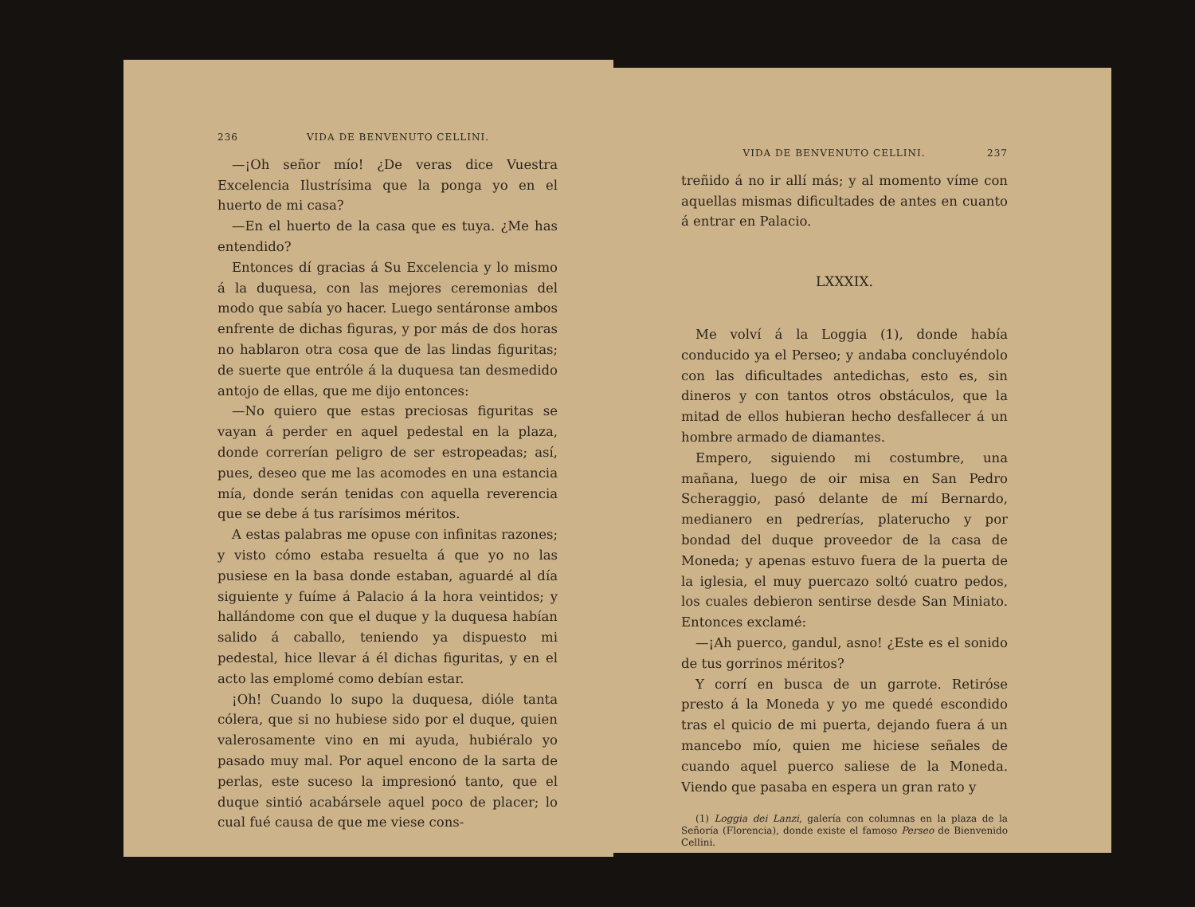236 VIDA DE BENVENUTO CELLINI.
—¡Oh señor mío! ¿De veras dice Vuestra Excelencia Ilustrísima que la ponga yo en el huerto de mi casa?
—En el huerto de la casa que es tuya. ¿Me has entendido?
Entonces dí gracias á Su Excelencia y lo mismo á la duquesa, con las mejores ceremonias del modo que sabía yo hacer. Luego sentáronse ambos enfrente de dichas figuras, y por más de dos horas no hablaron otra cosa que de las lindas figuritas; de suerte que entróle á la duquesa tan desmedido antojo de ellas, que me dijo entonces:
—No quiero que estas preciosas figuritas se vayan á perder en aquel pedestal en la plaza, donde correrían peligro de ser estropeadas; así, pues, deseo que me las acomodes en una estancia mía, donde serán tenidas con aquella reverencia que se debe á tus rarísimos méritos.
A estas palabras me opuse con infinitas razones; y visto cómo estaba resuelta á que yo no las pusiese en la basa donde estaban, aguardé al día siguiente y fuíme á Palacio á la hora veintidos; y hallándome con que el duque y la duquesa habían salido á caballo, teniendo ya dispuesto mi pedestal, hice llevar á él dichas figuritas, y en el acto las emplomé como debían estar.
¡Oh! Cuando lo supo la duquesa, dióle tanta cólera, que si no hubiese sido por el duque, quien valerosamente vino en mi ayuda, hubiéralo yo pasado muy mal. Por aquel encono de la sarta de perlas, este suceso la impresionó tanto, que el duque sintió acabársele aquel poco de placer; lo cual fué causa de que me viese cons-
VIDA DE BENVENUTO CELLINI. 237
treñido á no ir allí más; y al momento víme con aquellas mismas dificultades de antes en cuanto á entrar en Palacio.
LXXXIX.
Me volví á la Loggia (1), donde había conducido ya el Perseo; y andaba concluyéndolo con las dificultades antedichas, esto es, sin dineros y con tantos otros obstáculos, que la mitad de ellos hubieran hecho desfallecer á un hombre armado de diamantes.
Empero, siguiendo mi costumbre, una mañana, luego de oir misa en San Pedro Scheraggio, pasó delante de mí Bernardo, medianero en pedrerías, platerucho y por bondad del duque proveedor de la casa de Moneda; y apenas estuvo fuera de la puerta de la iglesia, el muy puercazo soltó cuatro pedos, los cuales debieron sentirse desde San Miniato. Entonces exclamé:
—¡Ah puerco, gandul, asno! ¿Este es el sonido de tus gorrinos méritos?
Y corrí en busca de un garrote. Retiróse presto á la Moneda y yo me quedé escondido tras el quicio de mi puerta, dejando fuera á un mancebo mío, quien me hiciese señales de cuando aquel puerco saliese de la Moneda. Viendo que pasaba en espera un gran rato y
(1) Loggia dei Lanzi, galería con columnas en la plaza de la Señoría (Florencia), donde existe el famoso Perseo de Bienvenido Cellini.